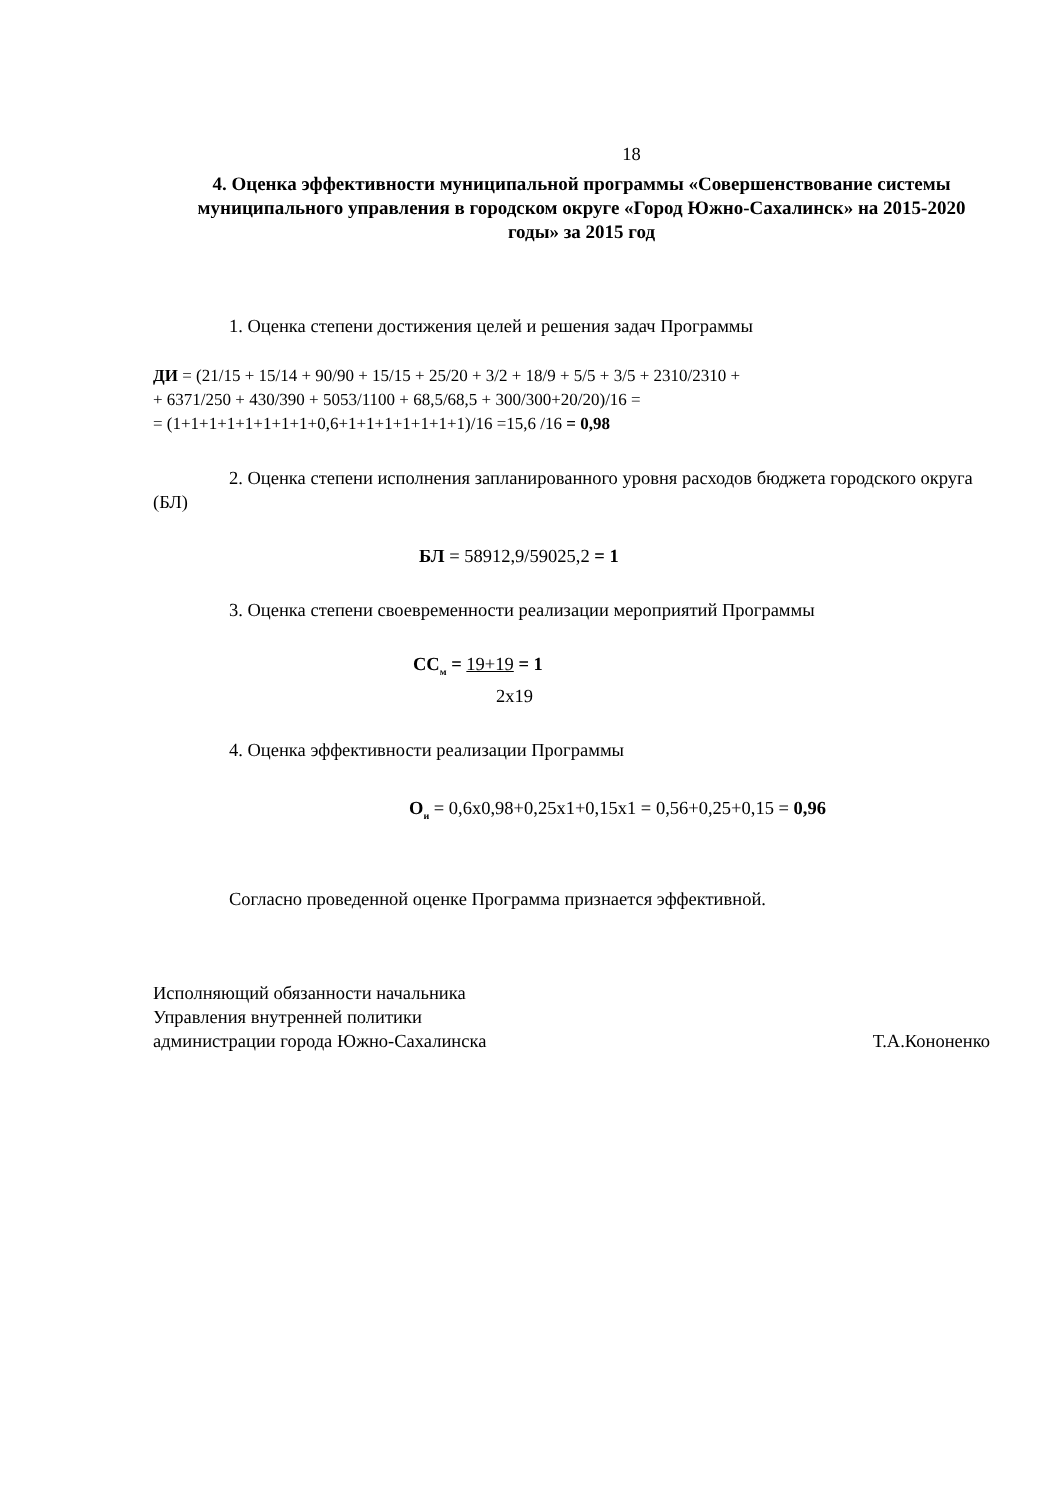18
4. Оценка эффективности муниципальной программы «Совершенствование системы муниципального управления в городском округе «Город Южно-Сахалинск» на 2015-2020 годы» за 2015 год
1. Оценка степени достижения целей и решения задач Программы
ДИ = (21/15 + 15/14 + 90/90 + 15/15 + 25/20 + 3/2 + 18/9 + 5/5 + 3/5 + 2310/2310 +
+ 6371/250 + 430/390 + 5053/1100 + 68,5/68,5 + 300/300+20/20)/16 =
= (1+1+1+1+1+1+1+1+0,6+1+1+1+1+1+1+1)/16 =15,6 /16 = 0,98
2. Оценка степени исполнения запланированного уровня расходов бюджета городского округа (БЛ)
БЛ = 58912,9/59025,2 = 1
3. Оценка степени своевременности реализации мероприятий Программы
СС<sub>м</sub> = 19+19 = 1
2х19
4. Оценка эффективности реализации Программы
О<sub>и</sub> = 0,6х0,98+0,25х1+0,15х1 = 0,56+0,25+0,15 = 0,96
Согласно проведенной оценке Программа признается эффективной.
Исполняющий обязанности начальника
Управления внутренней политики
администрации города Южно-Сахалинска Т.А.Кононенко